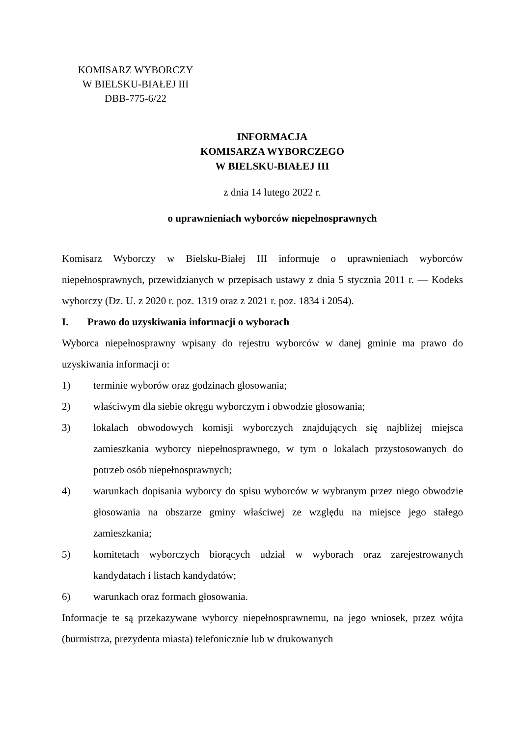KOMISARZ WYBORCZY
W BIELSKU-BIAŁEJ III
DBB-775-6/22
INFORMACJA
KOMISARZA WYBORCZEGO
W BIELSKU-BIAŁEJ III
z dnia 14 lutego 2022 r.
o uprawnieniach wyborców niepełnosprawnych
Komisarz Wyborczy w Bielsku-Białej III informuje o uprawnieniach wyborców niepełnosprawnych, przewidzianych w przepisach ustawy z dnia 5 stycznia 2011 r. — Kodeks wyborczy (Dz. U. z 2020 r. poz. 1319 oraz z 2021 r. poz. 1834 i 2054).
I. Prawo do uzyskiwania informacji o wyborach
Wyborca niepełnosprawny wpisany do rejestru wyborców w danej gminie ma prawo do uzyskiwania informacji o:
1) terminie wyborów oraz godzinach głosowania;
2) właściwym dla siebie okręgu wyborczym i obwodzie głosowania;
3) lokalach obwodowych komisji wyborczych znajdujących się najbliżej miejsca zamieszkania wyborcy niepełnosprawnego, w tym o lokalach przystosowanych do potrzeb osób niepełnosprawnych;
4) warunkach dopisania wyborcy do spisu wyborców w wybranym przez niego obwodzie głosowania na obszarze gminy właściwej ze względu na miejsce jego stałego zamieszkania;
5) komitetach wyborczych biorących udział w wyborach oraz zarejestrowanych kandydatach i listach kandydatów;
6) warunkach oraz formach głosowania.
Informacje te są przekazywane wyborcy niepełnosprawnemu, na jego wniosek, przez wójta (burmistrza, prezydenta miasta) telefonicznie lub w drukowanych